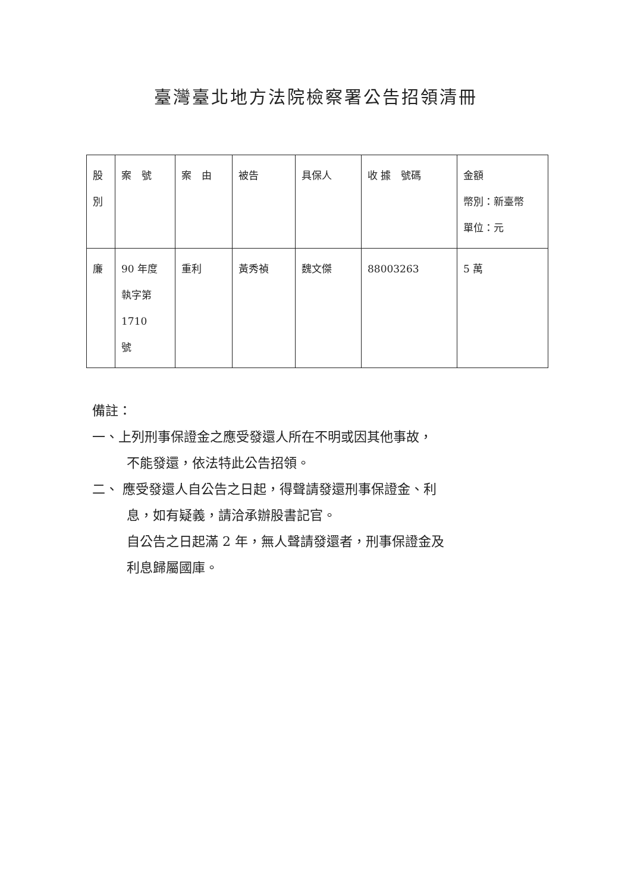臺灣臺北地方法院檢察署公告招領清冊
| 股 別 | 案 號 | 案 由 | 被告 | 具保人 | 收 據 號碼 | 金額 幣別：新臺幣 單位：元 |
| 廉 | 90 年度 執字第 1710 號 | 重利 | 黃秀禎 | 魏文傑 | 88003263 | 5 萬 |
備註：
一、上列刑事保證金之應受發還人所在不明或因其他事故，
不能發還，依法特此公告招領。
二、 應受發還人自公告之日起，得聲請發還刑事保證金、利
息，如有疑義，請洽承辦股書記官。
自公告之日起滿 2 年，無人聲請發還者，刑事保證金及
利息歸屬國庫。